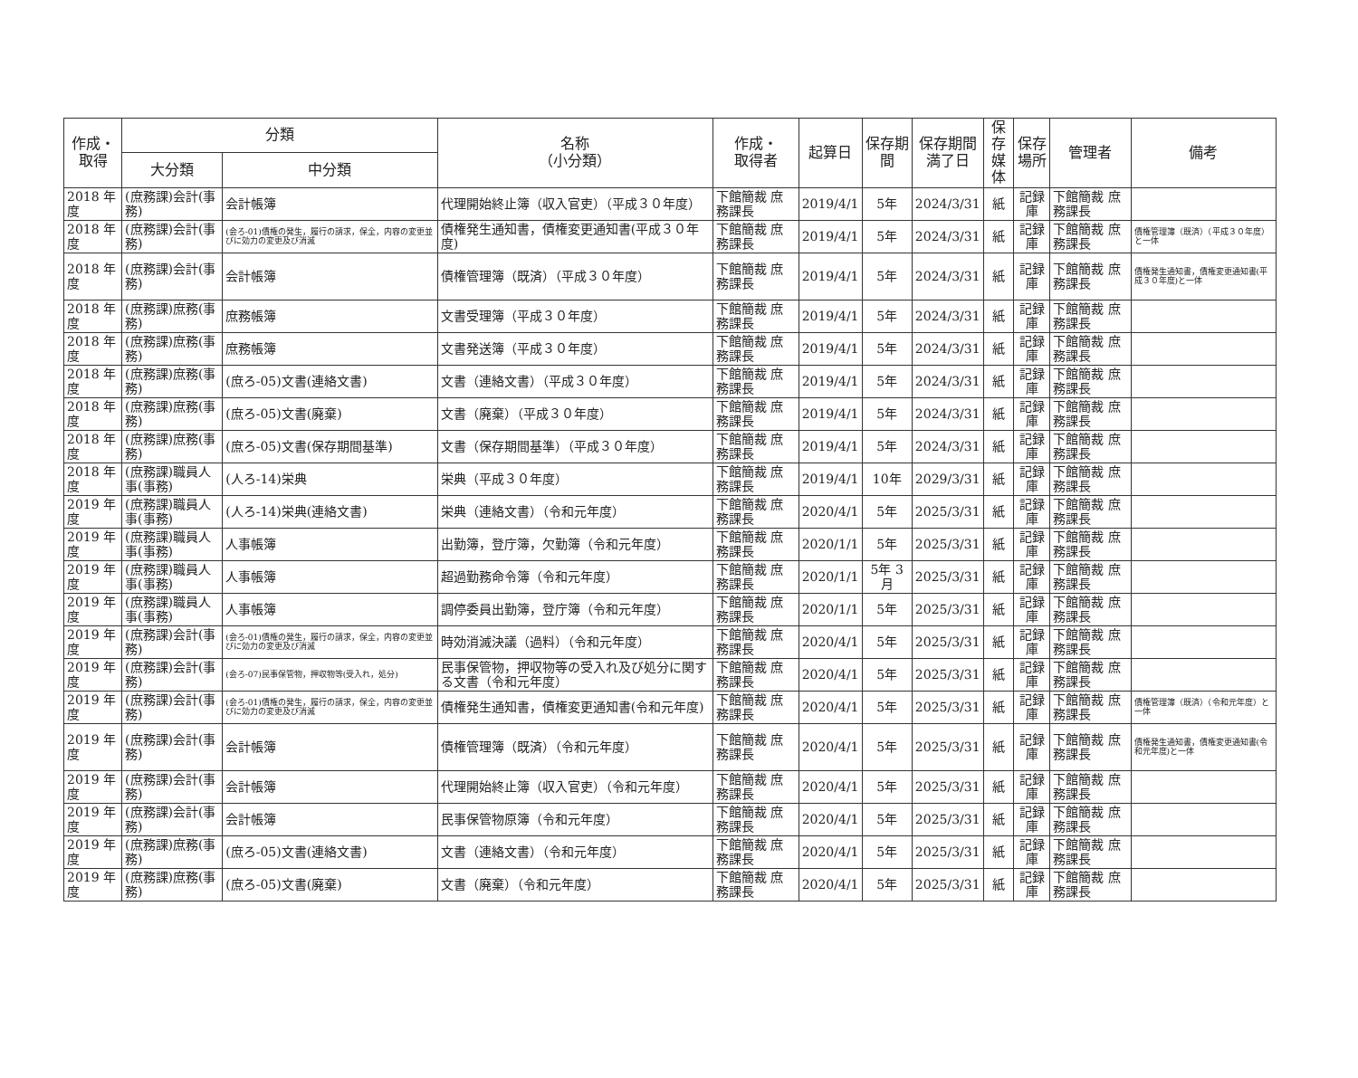| 作成・ 取得 | 分類 | | 名称 （小分類） | 作成・ 取得者 | 起算日 | 保存期間 | 保存期間 満了日 | 保存 媒体 | 保存 場所 | 管理者 | 備考 |
| --- | --- | --- | --- | --- | --- | --- | --- | --- | --- | --- | --- |
| | 大分類 | 中分類 | | | | | | | | | |
| 2018 年度 | (庶務課)会計(事務) | 会計帳簿 | 代理開始終止簿（収入官吏）（平成３０年度） | 下館簡裁 庶務課長 | 2019/4/1 | 5年 | 2024/3/31 | 紙 | 記録庫 | 下館簡裁 庶務課長 | |
| 2018 年度 | (庶務課)会計(事務) | (会ろ-01)債権の発生，履行の請求，保全，内容の変更並びに効力の変更及び消滅 | 債権発生通知書，債権変更通知書(平成３０年度) | 下館簡裁 庶務課長 | 2019/4/1 | 5年 | 2024/3/31 | 紙 | 記録庫 | 下館簡裁 庶務課長 | 債権管理簿（既済）（平成３０年度）と一体 |
| 2018 年度 | (庶務課)会計(事務) | 会計帳簿 | 債権管理簿（既済）（平成３０年度） | 下館簡裁 庶務課長 | 2019/4/1 | 5年 | 2024/3/31 | 紙 | 記録庫 | 下館簡裁 庶務課長 | 債権発生通知書，債権変更通知書(平成３０年度)と一体 |
| 2018 年度 | (庶務課)庶務(事務) | 庶務帳簿 | 文書受理簿（平成３０年度） | 下館簡裁 庶務課長 | 2019/4/1 | 5年 | 2024/3/31 | 紙 | 記録庫 | 下館簡裁 庶務課長 | |
| 2018 年度 | (庶務課)庶務(事務) | 庶務帳簿 | 文書発送簿（平成３０年度） | 下館簡裁 庶務課長 | 2019/4/1 | 5年 | 2024/3/31 | 紙 | 記録庫 | 下館簡裁 庶務課長 | |
| 2018 年度 | (庶務課)庶務(事務) | (庶ろ-05)文書(連絡文書) | 文書（連絡文書）（平成３０年度） | 下館簡裁 庶務課長 | 2019/4/1 | 5年 | 2024/3/31 | 紙 | 記録庫 | 下館簡裁 庶務課長 | |
| 2018 年度 | (庶務課)庶務(事務) | (庶ろ-05)文書(廃棄) | 文書（廃棄）（平成３０年度） | 下館簡裁 庶務課長 | 2019/4/1 | 5年 | 2024/3/31 | 紙 | 記録庫 | 下館簡裁 庶務課長 | |
| 2018 年度 | (庶務課)庶務(事務) | (庶ろ-05)文書(保存期間基準) | 文書（保存期間基準）（平成３０年度） | 下館簡裁 庶務課長 | 2019/4/1 | 5年 | 2024/3/31 | 紙 | 記録庫 | 下館簡裁 庶務課長 | |
| 2018 年度 | (庶務課)職員人事(事務) | (人ろ-14)栄典 | 栄典（平成３０年度） | 下館簡裁 庶務課長 | 2019/4/1 | 10年 | 2029/3/31 | 紙 | 記録庫 | 下館簡裁 庶務課長 | |
| 2019 年度 | (庶務課)職員人事(事務) | (人ろ-14)栄典(連絡文書) | 栄典（連絡文書）（令和元年度） | 下館簡裁 庶務課長 | 2020/4/1 | 5年 | 2025/3/31 | 紙 | 記録庫 | 下館簡裁 庶務課長 | |
| 2019 年度 | (庶務課)職員人事(事務) | 人事帳簿 | 出勤簿，登庁簿，欠勤簿（令和元年度） | 下館簡裁 庶務課長 | 2020/1/1 | 5年 | 2025/3/31 | 紙 | 記録庫 | 下館簡裁 庶務課長 | |
| 2019 年度 | (庶務課)職員人事(事務) | 人事帳簿 | 超過勤務命令簿（令和元年度） | 下館簡裁 庶務課長 | 2020/1/1 | 5年 3月 | 2025/3/31 | 紙 | 記録庫 | 下館簡裁 庶務課長 | |
| 2019 年度 | (庶務課)職員人事(事務) | 人事帳簿 | 調停委員出勤簿，登庁簿（令和元年度） | 下館簡裁 庶務課長 | 2020/1/1 | 5年 | 2025/3/31 | 紙 | 記録庫 | 下館簡裁 庶務課長 | |
| 2019 年度 | (庶務課)会計(事務) | (会ろ-01)債権の発生，履行の請求，保全，内容の変更並びに効力の変更及び消滅 | 時効消滅決議（過料）（令和元年度） | 下館簡裁 庶務課長 | 2020/4/1 | 5年 | 2025/3/31 | 紙 | 記録庫 | 下館簡裁 庶務課長 | |
| 2019 年度 | (庶務課)会計(事務) | (会ろ-07)民事保管物，押収物等(受入れ，処分) | 民事保管物，押収物等の受入れ及び処分に関する文書（令和元年度） | 下館簡裁 庶務課長 | 2020/4/1 | 5年 | 2025/3/31 | 紙 | 記録庫 | 下館簡裁 庶務課長 | |
| 2019 年度 | (庶務課)会計(事務) | (会ろ-01)債権の発生，履行の請求，保全，内容の変更並びに効力の変更及び消滅 | 債権発生通知書，債権変更通知書(令和元年度) | 下館簡裁 庶務課長 | 2020/4/1 | 5年 | 2025/3/31 | 紙 | 記録庫 | 下館簡裁 庶務課長 | 債権管理簿（既済）（令和元年度）と一体 |
| 2019 年度 | (庶務課)会計(事務) | 会計帳簿 | 債権管理簿（既済）（令和元年度） | 下館簡裁 庶務課長 | 2020/4/1 | 5年 | 2025/3/31 | 紙 | 記録庫 | 下館簡裁 庶務課長 | 債権発生通知書，債権変更通知書(令和元年度)と一体 |
| 2019 年度 | (庶務課)会計(事務) | 会計帳簿 | 代理開始終止簿（収入官吏）（令和元年度） | 下館簡裁 庶務課長 | 2020/4/1 | 5年 | 2025/3/31 | 紙 | 記録庫 | 下館簡裁 庶務課長 | |
| 2019 年度 | (庶務課)会計(事務) | 会計帳簿 | 民事保管物原簿（令和元年度） | 下館簡裁 庶務課長 | 2020/4/1 | 5年 | 2025/3/31 | 紙 | 記録庫 | 下館簡裁 庶務課長 | |
| 2019 年度 | (庶務課)庶務(事務) | (庶ろ-05)文書(連絡文書) | 文書（連絡文書）（令和元年度） | 下館簡裁 庶務課長 | 2020/4/1 | 5年 | 2025/3/31 | 紙 | 記録庫 | 下館簡裁 庶務課長 | |
| 2019 年度 | (庶務課)庶務(事務) | (庶ろ-05)文書(廃棄) | 文書（廃棄）（令和元年度） | 下館簡裁 庶務課長 | 2020/4/1 | 5年 | 2025/3/31 | 紙 | 記録庫 | 下館簡裁 庶務課長 | |